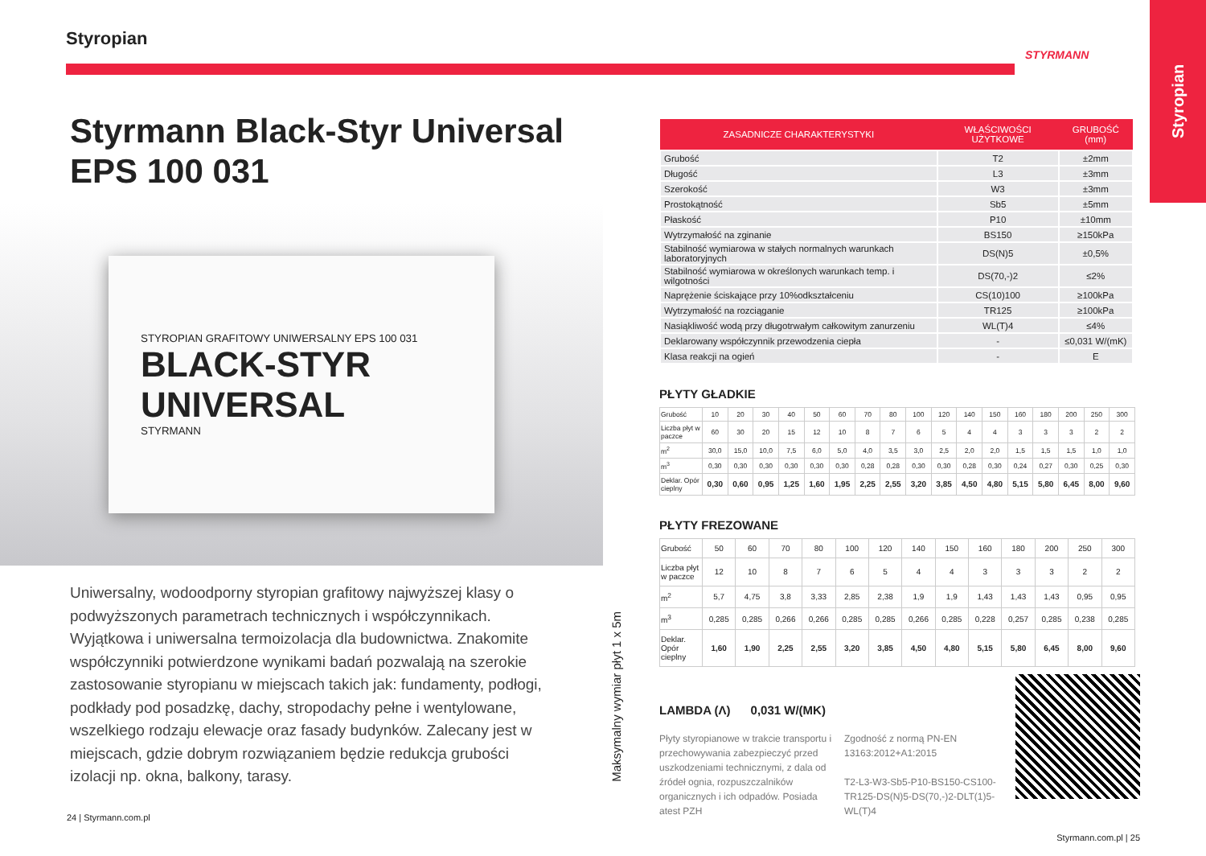Styropian
Styrmann Black-Styr Universal
EPS 100 031
STYROPIAN GRAFITOWY UNIWERSALNY EPS 100 031
BLACK-STYR
UNIVERSAL
STYRMANN
Uniwersalny, wodoodporny styropian grafitowy najwyższej klasy o podwyższonych parametrach technicznych i współczynnikach. Wyjątkowa i uniwersalna termoizolacja dla budownictwa. Znakomite współczynniki potwierdzone wynikami badań pozwalają na szerokie zastosowanie styropianu w miejscach takich jak: fundamenty, podłogi, podkłady pod posadzkę, dachy, stropodachy pełne i wentylowane, wszelkiego rodzaju elewacje oraz fasady budynków. Zalecany jest w miejscach, gdzie dobrym rozwiązaniem będzie redukcja grubości izolacji np. okna, balkony, tarasy.
24 | Styrmann.com.pl
Styropian
Maksymalny wymiar płyt 1 x 5m
| ZASADNICZE CHARAKTERYSTYKI | WŁAŚCIWOŚCI UŻYTKOWE | GRUBOŚĆ (mm) |
| --- | --- | --- |
| Grubość | T2 | ±2mm |
| Długość | L3 | ±3mm |
| Szerokość | W3 | ±3mm |
| Prostokątność | Sb5 | ±5mm |
| Płaskość | P10 | ±10mm |
| Wytrzymałość na zginanie | BS150 | ≥150kPa |
| Stabilność wymiarowa w stałych normalnych warunkach laboratoryjnych | DS(N)5 | ±0,5% |
| Stabilność wymiarowa w określonych warunkach temp. i wilgotności | DS(70,-)2 | ≤2% |
| Naprężenie ściskające przy 10%odkształceniu | CS(10)100 | ≥100kPa |
| Wytrzymałość na rozciąganie | TR125 | ≥100kPa |
| Nasiąkliwość wodą przy długotrwałym całkowitym zanurzeniu | WL(T)4 | ≤4% |
| Deklarowany współczynnik przewodzenia ciepła | - | ≤0,031 W/(mK) |
| Klasa reakcji na ogień | - | E |
PŁYTY GŁADKIE
| Grubość | 10 | 20 | 30 | 40 | 50 | 60 | 70 | 80 | 100 | 120 | 140 | 150 | 160 | 180 | 200 | 250 | 300 |
| Liczba płyt w paczce | 60 | 30 | 20 | 15 | 12 | 10 | 8 | 7 | 6 | 5 | 4 | 4 | 3 | 3 | 3 | 2 | 2 |
| m<sup>2</sup> | 30,0 | 15,0 | 10,0 | 7,5 | 6,0 | 5,0 | 4,0 | 3,5 | 3,0 | 2,5 | 2,0 | 2,0 | 1,5 | 1,5 | 1,5 | 1,0 | 1,0 |
| m<sup>3</sup> | 0,30 | 0,30 | 0,30 | 0,30 | 0,30 | 0,30 | 0,28 | 0,28 | 0,30 | 0,30 | 0,28 | 0,30 | 0,24 | 0,27 | 0,30 | 0,25 | 0,30 |
| Deklar. Opór cieplny | 0,30 | 0,60 | 0,95 | 1,25 | 1,60 | 1,95 | 2,25 | 2,55 | 3,20 | 3,85 | 4,50 | 4,80 | 5,15 | 5,80 | 6,45 | 8,00 | 9,60 |
PŁYTY FREZOWANE
| Grubość | 50 | 60 | 70 | 80 | 100 | 120 | 140 | 150 | 160 | 180 | 200 | 250 | 300 |
| Liczba płyt w paczce | 12 | 10 | 8 | 7 | 6 | 5 | 4 | 4 | 3 | 3 | 3 | 2 | 2 |
| m<sup>2</sup> | 5,7 | 4,75 | 3,8 | 3,33 | 2,85 | 2,38 | 1,9 | 1,9 | 1,43 | 1,43 | 1,43 | 0,95 | 0,95 |
| m<sup>3</sup> | 0,285 | 0,285 | 0,266 | 0,266 | 0,285 | 0,285 | 0,266 | 0,285 | 0,228 | 0,257 | 0,285 | 0,238 | 0,285 |
| Deklar. Opór cieplny | 1,60 | 1,90 | 2,25 | 2,55 | 3,20 | 3,85 | 4,50 | 4,80 | 5,15 | 5,80 | 6,45 | 8,00 | 9,60 |
LAMBDA (Λ) 0,031 W/(MK)
Płyty styropianowe w trakcie transportu i przechowywania zabezpieczyć przed uszkodzeniami technicznymi, z dala od źródeł ognia, rozpuszczalników organicznych i ich odpadów. Posiada atest PZH
Zgodność z normą PN-EN 13163:2012+A1:2015
T2-L3-W3-Sb5-P10-BS150-CS100-TR125-DS(N)5-DS(70,-)2-DLT(1)5-WL(T)4
Styrmann.com.pl | 25
STYRMANN